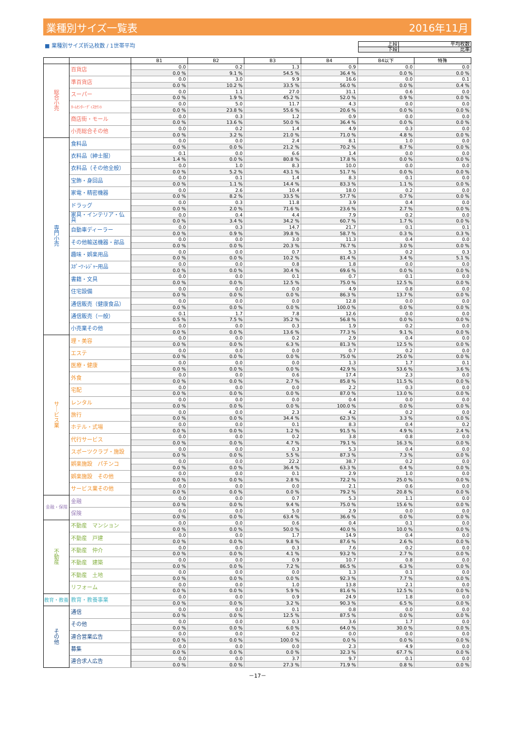業種別サイズ一覧表 2016年11月
■ 業種別サイズ折込枚数 / 1世帯平均
| 上段 | 平均枚数 |
| 下段 | 比率 |
| | | B1 | B2 | B3 | B4 | B4以下 | 特殊 |
| --- | --- | --- | --- | --- | --- | --- | --- |
| 総 合 小 売 | 百貨店 | 0.0 | 0.2 | 1.3 | 0.9 | 0.0 | 0.0 |
| | | 0.0 % | 9.1 % | 54.5 % | 36.4 % | 0.0 % | 0.0 % |
| | 準百貨店 | 0.0 | 3.0 | 9.9 | 16.6 | 0.0 | 0.1 |
| | | 0.0 % | 10.2 % | 33.5 % | 56.0 % | 0.0 % | 0.4 % |
| | スーパー | 0.0 | 1.1 | 27.0 | 31.1 | 0.6 | 0.0 |
| | | 0.0 % | 1.9 % | 45.2 % | 52.0 % | 0.9 % | 0.0 % |
| | ﾎｰﾑｾﾝﾀｰ･ﾃﾞｨｽｶｳﾝﾄ | 0.0 | 5.0 | 11.7 | 4.3 | 0.0 | 0.0 |
| | | 0.0 % | 23.8 % | 55.6 % | 20.6 % | 0.0 % | 0.0 % |
| | 商店街・モール | 0.0 | 0.3 | 1.2 | 0.9 | 0.0 | 0.0 |
| | | 0.0 % | 13.6 % | 50.0 % | 36.4 % | 0.0 % | 0.0 % |
| | 小売総合その他 | 0.0 | 0.2 | 1.4 | 4.9 | 0.3 | 0.0 |
| | | 0.0 % | 3.2 % | 21.0 % | 71.0 % | 4.8 % | 0.0 % |
| 専 門 小 売 | 食料品 | 0.0 | 0.0 | 2.4 | 8.1 | 1.0 | 0.0 |
| | | 0.0 % | 0.0 % | 21.2 % | 70.2 % | 8.7 % | 0.0 % |
| | 衣料品（紳士服） | 0.1 | 0.0 | 6.6 | 1.4 | 0.0 | 0.0 |
| | | 1.4 % | 0.0 % | 80.8 % | 17.8 % | 0.0 % | 0.0 % |
| | 衣料品（その他全般） | 0.0 | 1.0 | 8.3 | 10.0 | 0.0 | 0.0 |
| | | 0.0 % | 5.2 % | 43.1 % | 51.7 % | 0.0 % | 0.0 % |
| | 宝飾・身回品 | 0.0 | 0.1 | 1.4 | 8.3 | 0.1 | 0.0 |
| | | 0.0 % | 1.1 % | 14.4 % | 83.3 % | 1.1 % | 0.0 % |
| | 家電・精密機器 | 0.0 | 2.6 | 10.4 | 18.0 | 0.2 | 0.0 |
| | | 0.0 % | 8.2 % | 33.5 % | 57.7 % | 0.7 % | 0.0 % |
| | ドラッグ | 0.0 | 0.3 | 11.8 | 3.9 | 0.4 | 0.0 |
| | | 0.0 % | 2.0 % | 71.6 % | 23.6 % | 2.7 % | 0.0 % |
| | 家具・インテリア・仏具 | 0.0 | 0.4 | 4.4 | 7.9 | 0.2 | 0.0 |
| | | 0.0 % | 3.4 % | 34.2 % | 60.7 % | 1.7 % | 0.0 % |
| | 自動車ディーラー | 0.0 | 0.3 | 14.7 | 21.7 | 0.1 | 0.1 |
| | | 0.0 % | 0.9 % | 39.8 % | 58.7 % | 0.3 % | 0.3 % |
| | その他輸送機器・部品 | 0.0 | 0.0 | 3.0 | 11.3 | 0.4 | 0.0 |
| | | 0.0 % | 0.0 % | 20.3 % | 76.7 % | 3.0 % | 0.0 % |
| | 趣味・娯楽用品 | 0.0 | 0.0 | 0.7 | 5.3 | 0.2 | 0.3 |
| | | 0.0 % | 0.0 % | 10.2 % | 81.4 % | 3.4 % | 5.1 % |
| | ｽﾎﾟｰﾂ･ﾚｼﾞｬｰ用品 | 0.0 | 0.0 | 0.8 | 1.8 | 0.0 | 0.0 |
| | | 0.0 % | 0.0 % | 30.4 % | 69.6 % | 0.0 % | 0.0 % |
| | 書籍・文具 | 0.0 | 0.0 | 0.1 | 0.7 | 0.1 | 0.0 |
| | | 0.0 % | 0.0 % | 12.5 % | 75.0 % | 12.5 % | 0.0 % |
| | 住宅設備 | 0.0 | 0.0 | 0.0 | 4.9 | 0.8 | 0.0 |
| | | 0.0 % | 0.0 % | 0.0 % | 86.3 % | 13.7 % | 0.0 % |
| | 通信販売（健康食品） | 0.0 | 0.0 | 0.0 | 12.8 | 0.0 | 0.0 |
| | | 0.0 % | 0.0 % | 0.0 % | 100.0 % | 0.0 % | 0.0 % |
| | 通信販売（一般） | 0.1 | 1.7 | 7.8 | 12.6 | 0.0 | 0.0 |
| | | 0.5 % | 7.5 % | 35.2 % | 56.8 % | 0.0 % | 0.0 % |
| | 小売業その他 | 0.0 | 0.0 | 0.3 | 1.9 | 0.2 | 0.0 |
| | | 0.0 % | 0.0 % | 13.6 % | 77.3 % | 9.1 % | 0.0 % |
| サ ｜ ビ ス 業 | 理・美容 | 0.0 | 0.0 | 0.2 | 2.9 | 0.4 | 0.0 |
| | | 0.0 % | 0.0 % | 6.3 % | 81.3 % | 12.5 % | 0.0 % |
| | エステ | 0.0 | 0.0 | 0.0 | 0.7 | 0.2 | 0.0 |
| | | 0.0 % | 0.0 % | 0.0 % | 75.0 % | 25.0 % | 0.0 % |
| | 医療・健康 | 0.0 | 0.0 | 0.0 | 1.3 | 1.7 | 0.1 |
| | | 0.0 % | 0.0 % | 0.0 % | 42.9 % | 53.6 % | 3.6 % |
| | 外食 | 0.0 | 0.0 | 0.6 | 17.4 | 2.3 | 0.0 |
| | | 0.0 % | 0.0 % | 2.7 % | 85.8 % | 11.5 % | 0.0 % |
| | 宅配 | 0.0 | 0.0 | 0.0 | 2.2 | 0.3 | 0.0 |
| | | 0.0 % | 0.0 % | 0.0 % | 87.0 % | 13.0 % | 0.0 % |
| | レンタル | 0.0 | 0.0 | 0.0 | 0.4 | 0.0 | 0.0 |
| | | 0.0 % | 0.0 % | 0.0 % | 100.0 % | 0.0 % | 0.0 % |
| | 旅行 | 0.0 | 0.0 | 2.3 | 4.2 | 0.2 | 0.0 |
| | | 0.0 % | 0.0 % | 34.4 % | 62.3 % | 3.3 % | 0.0 % |
| | ホテル・式場 | 0.0 | 0.0 | 0.1 | 8.3 | 0.4 | 0.2 |
| | | 0.0 % | 0.0 % | 1.2 % | 91.5 % | 4.9 % | 2.4 % |
| | 代行サービス | 0.0 | 0.0 | 0.2 | 3.8 | 0.8 | 0.0 |
| | | 0.0 % | 0.0 % | 4.7 % | 79.1 % | 16.3 % | 0.0 % |
| | スポーツクラブ・施設 | 0.0 | 0.0 | 0.3 | 5.3 | 0.4 | 0.0 |
| | | 0.0 % | 0.0 % | 5.5 % | 87.3 % | 7.3 % | 0.0 % |
| | 娯楽施設 パチンコ | 0.0 | 0.0 | 22.2 | 38.7 | 0.2 | 0.0 |
| | | 0.0 % | 0.0 % | 36.4 % | 63.3 % | 0.4 % | 0.0 % |
| | 娯楽施設 その他 | 0.0 | 0.0 | 0.1 | 2.9 | 1.0 | 0.0 |
| | | 0.0 % | 0.0 % | 2.8 % | 72.2 % | 25.0 % | 0.0 % |
| | サービス業その他 | 0.0 | 0.0 | 0.0 | 2.1 | 0.6 | 0.0 |
| | | 0.0 % | 0.0 % | 0.0 % | 79.2 % | 20.8 % | 0.0 % |
| 金融・保険 | 金融 | 0.0 | 0.0 | 0.7 | 5.3 | 1.1 | 0.0 |
| | | 0.0 % | 0.0 % | 9.4 % | 75.0 % | 15.6 % | 0.0 % |
| | 保険 | 0.0 | 0.0 | 5.0 | 2.9 | 0.0 | 0.0 |
| | | 0.0 % | 0.0 % | 63.4 % | 36.6 % | 0.0 % | 0.0 % |
| 不 動 産 | 不動産 マンション | 0.0 | 0.0 | 0.6 | 0.4 | 0.1 | 0.0 |
| | | 0.0 % | 0.0 % | 50.0 % | 40.0 % | 10.0 % | 0.0 % |
| | 不動産 戸建 | 0.0 | 0.0 | 1.7 | 14.9 | 0.4 | 0.0 |
| | | 0.0 % | 0.0 % | 9.8 % | 87.6 % | 2.6 % | 0.0 % |
| | 不動産 仲介 | 0.0 | 0.0 | 0.3 | 7.6 | 0.2 | 0.0 |
| | | 0.0 % | 0.0 % | 4.1 % | 93.2 % | 2.7 % | 0.0 % |
| | 不動産 建築 | 0.0 | 0.0 | 0.9 | 10.7 | 0.8 | 0.0 |
| | | 0.0 % | 0.0 % | 7.2 % | 86.5 % | 6.3 % | 0.0 % |
| | 不動産 土地 | 0.0 | 0.0 | 0.0 | 1.3 | 0.1 | 0.0 |
| | | 0.0 % | 0.0 % | 0.0 % | 92.3 % | 7.7 % | 0.0 % |
| | リフォーム | 0.0 | 0.0 | 1.0 | 13.8 | 2.1 | 0.0 |
| | | 0.0 % | 0.0 % | 5.9 % | 81.6 % | 12.5 % | 0.0 % |
| 教育・教養 | 教育・教養事業 | 0.0 | 0.0 | 0.9 | 24.9 | 1.8 | 0.0 |
| | | 0.0 % | 0.0 % | 3.2 % | 90.3 % | 6.5 % | 0.0 % |
| そ の 他 | 通信 | 0.0 | 0.0 | 0.1 | 0.8 | 0.0 | 0.0 |
| | | 0.0 % | 0.0 % | 12.5 % | 87.5 % | 0.0 % | 0.0 % |
| | その他 | 0.0 | 0.0 | 0.3 | 3.6 | 1.7 | 0.0 |
| | | 0.0 % | 0.0 % | 6.0 % | 64.0 % | 30.0 % | 0.0 % |
| | 連合営業広告 | 0.0 | 0.0 | 0.2 | 0.0 | 0.0 | 0.0 |
| | | 0.0 % | 0.0 % | 100.0 % | 0.0 % | 0.0 % | 0.0 % |
| | 募集 | 0.0 | 0.0 | 0.0 | 2.3 | 4.9 | 0.0 |
| | | 0.0 % | 0.0 % | 0.0 % | 32.3 % | 67.7 % | 0.0 % |
| | 連合求人広告 | 0.0 | 0.0 | 3.7 | 9.7 | 0.1 | 0.0 |
| | | 0.0 % | 0.0 % | 27.3 % | 71.9 % | 0.8 % | 0.0 % |
－17－